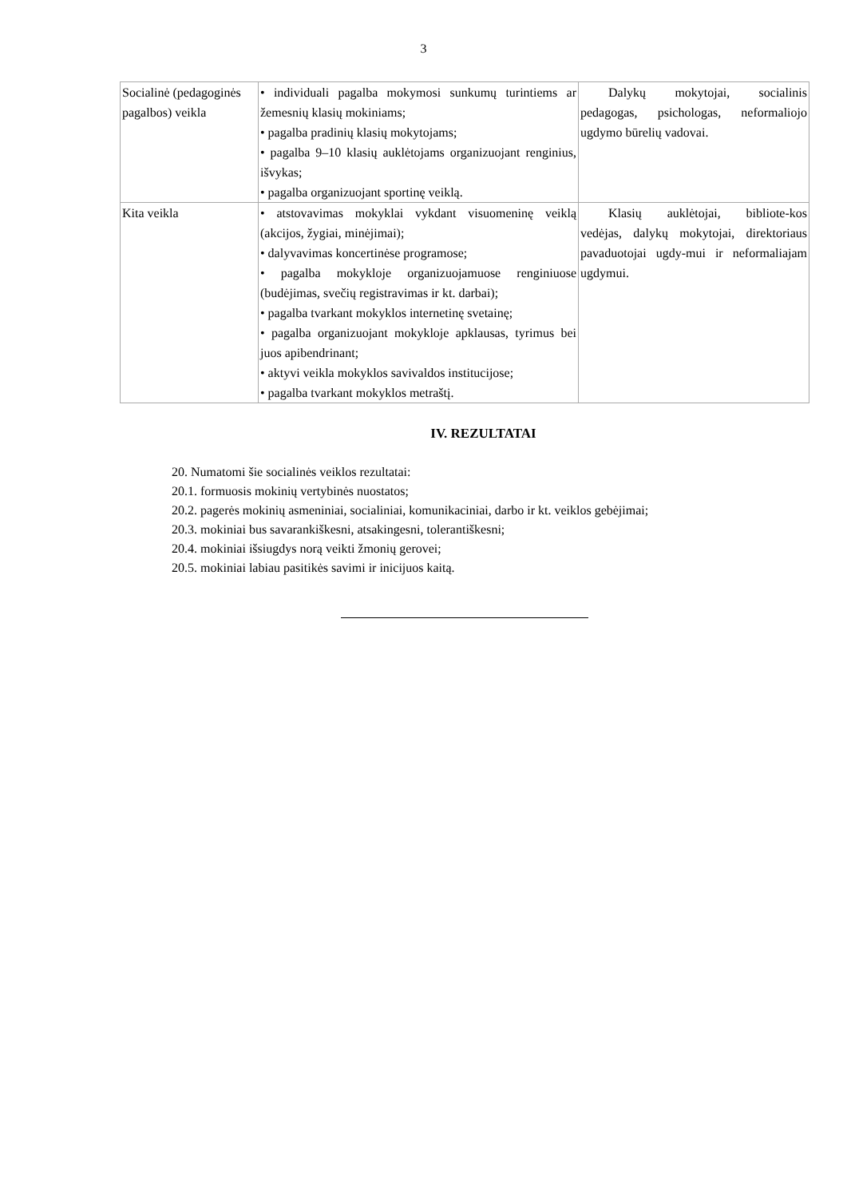3
| Socialinė (pedagoginės pagalbos) veikla | • individuali pagalba mokymosi sunkumų turintiems ar žemesnių klasių mokiniams; • pagalba pradinių klasių mokytojams; • pagalba 9–10 klasių auklėtojams organizuojant renginius, išvykas; • pagalba organizuojant sportinę veiklą. | Dalykų mokytojai, socialinis pedagogas, psichologas, neformaliojo ugdymo būrelių vadovai. |
| Kita veikla | • atstovavimas mokyklai vykdant visuomeninę veiklą (akcijos, žygiai, minėjimai); • dalyvavimas koncertinėse programose; • pagalba mokykloje organizuojamuose renginiuose (budėjimas, svečių registravimas ir kt. darbai); • pagalba tvarkant mokyklos internetinę svetainę; • pagalba organizuojant mokykloje apklausas, tyrimus bei juos apibendrinant; • aktyvi veikla mokyklos savivaldos institucijose; • pagalba tvarkant mokyklos metraštį. | Klasių auklėtojai, bibliote-kos vedėjas, dalykų mokytojai, direktoriaus pavaduotojai ugdy-mui ir neformaliajam ugdymui. |
IV. REZULTATAI
20. Numatomi šie socialinės veiklos rezultatai:
20.1. formuosis mokinių vertybinės nuostatos;
20.2. pagerės mokinių asmeniniai, socialiniai, komunikaciniai, darbo ir kt. veiklos gebėjimai;
20.3. mokiniai bus savarankiškesni, atsakingesni, tolerantiškesni;
20.4. mokiniai išsiugdys norą veikti žmonių gerovei;
20.5. mokiniai labiau pasitikės savimi ir inicijuos kaitą.